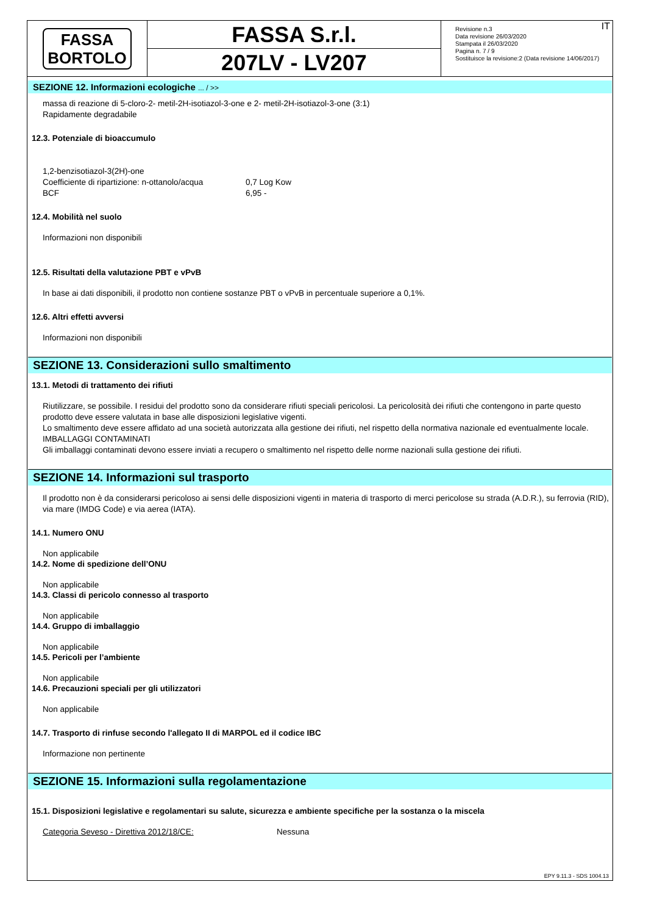FASSA
BORTOLO
FASSA S.r.l.
207LV - LV207
IT Revisione n.3
Data revisione 26/03/2020
Stampata il 26/03/2020
Pagina n. 7 / 9
Sostituisce la revisione:2 (Data revisione 14/06/2017)
SEZIONE 12. Informazioni ecologiche ... / >>
massa di reazione di 5-cloro-2- metil-2H-isotiazol-3-one e 2- metil-2H-isotiazol-3-one (3:1)
Rapidamente degradabile
12.3. Potenziale di bioaccumulo
1,2-benzisotiazol-3(2H)-one
Coefficiente di ripartizione: n-ottanolo/acqua 0,7 Log Kow
BCF 6,95 -
12.4. Mobilità nel suolo
Informazioni non disponibili
12.5. Risultati della valutazione PBT e vPvB
In base ai dati disponibili, il prodotto non contiene sostanze PBT o vPvB in percentuale superiore a 0,1%.
12.6. Altri effetti avversi
Informazioni non disponibili
SEZIONE 13. Considerazioni sullo smaltimento
13.1. Metodi di trattamento dei rifiuti
Riutilizzare, se possibile. I residui del prodotto sono da considerare rifiuti speciali pericolosi. La pericolosità dei rifiuti che contengono in parte questo prodotto deve essere valutata in base alle disposizioni legislative vigenti.
Lo smaltimento deve essere affidato ad una società autorizzata alla gestione dei rifiuti, nel rispetto della normativa nazionale ed eventualmente locale.
IMBALLAGGI CONTAMINATI
Gli imballaggi contaminati devono essere inviati a recupero o smaltimento nel rispetto delle norme nazionali sulla gestione dei rifiuti.
SEZIONE 14. Informazioni sul trasporto
Il prodotto non è da considerarsi pericoloso ai sensi delle disposizioni vigenti in materia di trasporto di merci pericolose su strada (A.D.R.), su ferrovia (RID), via mare (IMDG Code) e via aerea (IATA).
14.1. Numero ONU
Non applicabile
14.2. Nome di spedizione dell’ONU
Non applicabile
14.3. Classi di pericolo connesso al trasporto
Non applicabile
14.4. Gruppo di imballaggio
Non applicabile
14.5. Pericoli per l’ambiente
Non applicabile
14.6. Precauzioni speciali per gli utilizzatori
Non applicabile
14.7. Trasporto di rinfuse secondo l'allegato II di MARPOL ed il codice IBC
Informazione non pertinente
SEZIONE 15. Informazioni sulla regolamentazione
15.1. Disposizioni legislative e regolamentari su salute, sicurezza e ambiente specifiche per la sostanza o la miscela
Categoria Seveso - Direttiva 2012/18/CE: Nessuna
EPY 9.11.3 - SDS 1004.13